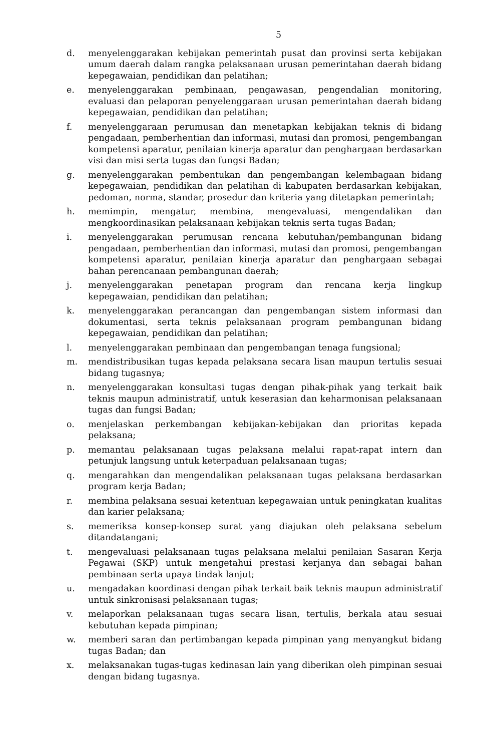5
d. menyelenggarakan kebijakan pemerintah pusat dan provinsi serta kebijakan umum daerah dalam rangka pelaksanaan urusan pemerintahan daerah bidang kepegawaian, pendidikan dan pelatihan;
e. menyelenggarakan pembinaan, pengawasan, pengendalian monitoring, evaluasi dan pelaporan penyelenggaraan urusan pemerintahan daerah bidang kepegawaian, pendidikan dan pelatihan;
f. menyelenggaraan perumusan dan menetapkan kebijakan teknis di bidang pengadaan, pemberhentian dan informasi, mutasi dan promosi, pengembangan kompetensi aparatur, penilaian kinerja aparatur dan penghargaan berdasarkan visi dan misi serta tugas dan fungsi Badan;
g. menyelenggarakan pembentukan dan pengembangan kelembagaan bidang kepegawaian, pendidikan dan pelatihan di kabupaten berdasarkan kebijakan, pedoman, norma, standar, prosedur dan kriteria yang ditetapkan pemerintah;
h. memimpin, mengatur, membina, mengevaluasi, mengendalikan dan mengkoordinasikan pelaksanaan kebijakan teknis serta tugas Badan;
i. menyelenggarakan perumusan rencana kebutuhan/pembangunan bidang pengadaan, pemberhentian dan informasi, mutasi dan promosi, pengembangan kompetensi aparatur, penilaian kinerja aparatur dan penghargaan sebagai bahan perencanaan pembangunan daerah;
j. menyelenggarakan penetapan program dan rencana kerja lingkup kepegawaian, pendidikan dan pelatihan;
k. menyelenggarakan perancangan dan pengembangan sistem informasi dan dokumentasi, serta teknis pelaksanaan program pembangunan bidang kepegawaian, pendidikan dan pelatihan;
l. menyelenggarakan pembinaan dan pengembangan tenaga fungsional;
m. mendistribusikan tugas kepada pelaksana secara lisan maupun tertulis sesuai bidang tugasnya;
n. menyelenggarakan konsultasi tugas dengan pihak-pihak yang terkait baik teknis maupun administratif, untuk keserasian dan keharmonisan pelaksanaan tugas dan fungsi Badan;
o. menjelaskan perkembangan kebijakan-kebijakan dan prioritas kepada pelaksana;
p. memantau pelaksanaan tugas pelaksana melalui rapat-rapat intern dan petunjuk langsung untuk keterpaduan pelaksanaan tugas;
q. mengarahkan dan mengendalikan pelaksanaan tugas pelaksana berdasarkan program kerja Badan;
r. membina pelaksana sesuai ketentuan kepegawaian untuk peningkatan kualitas dan karier pelaksana;
s. memeriksa konsep-konsep surat yang diajukan oleh pelaksana sebelum ditandatangani;
t. mengevaluasi pelaksanaan tugas pelaksana melalui penilaian Sasaran Kerja Pegawai (SKP) untuk mengetahui prestasi kerjanya dan sebagai bahan pembinaan serta upaya tindak lanjut;
u. mengadakan koordinasi dengan pihak terkait baik teknis maupun administratif untuk sinkronisasi pelaksanaan tugas;
v. melaporkan pelaksanaan tugas secara lisan, tertulis, berkala atau sesuai kebutuhan kepada pimpinan;
w. memberi saran dan pertimbangan kepada pimpinan yang menyangkut bidang tugas Badan; dan
x. melaksanakan tugas-tugas kedinasan lain yang diberikan oleh pimpinan sesuai dengan bidang tugasnya.